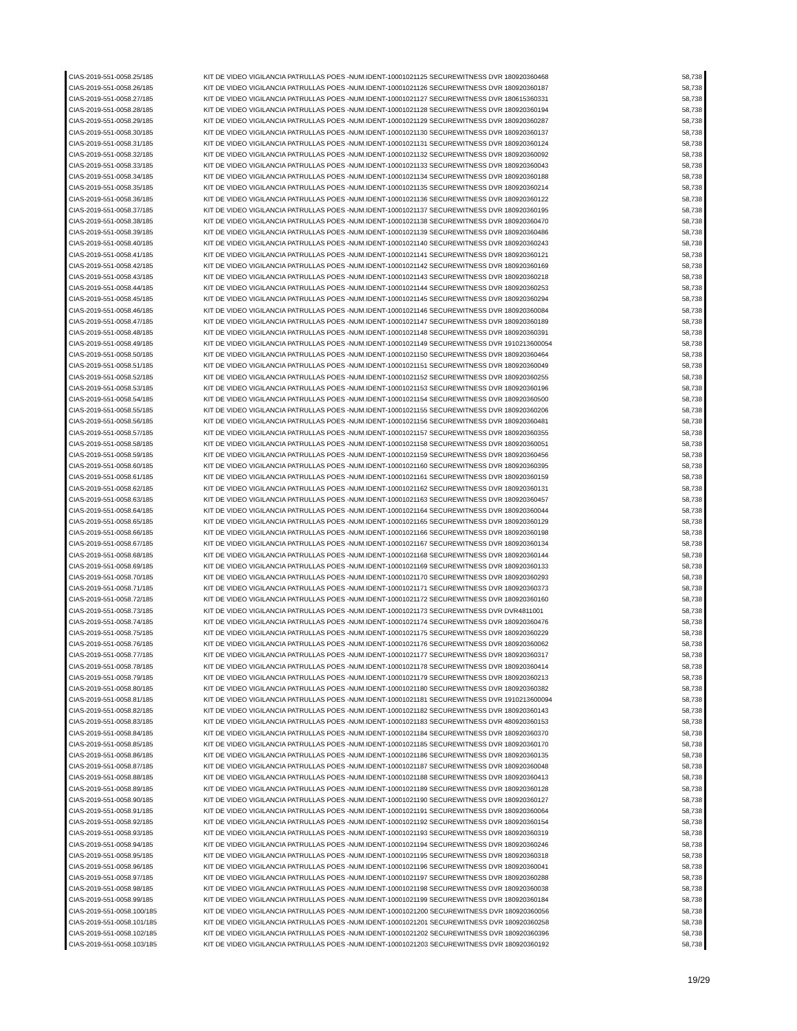| CIAS-2019-551-0058.25/185 | KIT DE VIDEO VIGILANCIA PATRULLAS POES -NUM.IDENT-10001021125 SECUREWITNESS DVR 180920360468 | 58,738 |
| CIAS-2019-551-0058.26/185 | KIT DE VIDEO VIGILANCIA PATRULLAS POES -NUM.IDENT-10001021126 SECUREWITNESS DVR 180920360187 | 58,738 |
| CIAS-2019-551-0058.27/185 | KIT DE VIDEO VIGILANCIA PATRULLAS POES -NUM.IDENT-10001021127 SECUREWITNESS DVR 180615360331 | 58,738 |
| CIAS-2019-551-0058.28/185 | KIT DE VIDEO VIGILANCIA PATRULLAS POES -NUM.IDENT-10001021128 SECUREWITNESS DVR 180920360194 | 58,738 |
| CIAS-2019-551-0058.29/185 | KIT DE VIDEO VIGILANCIA PATRULLAS POES -NUM.IDENT-10001021129 SECUREWITNESS DVR 180920360287 | 58,738 |
| CIAS-2019-551-0058.30/185 | KIT DE VIDEO VIGILANCIA PATRULLAS POES -NUM.IDENT-10001021130 SECUREWITNESS DVR 180920360137 | 58,738 |
| CIAS-2019-551-0058.31/185 | KIT DE VIDEO VIGILANCIA PATRULLAS POES -NUM.IDENT-10001021131 SECUREWITNESS DVR 180920360124 | 58,738 |
| CIAS-2019-551-0058.32/185 | KIT DE VIDEO VIGILANCIA PATRULLAS POES -NUM.IDENT-10001021132 SECUREWITNESS DVR 180920360092 | 58,738 |
| CIAS-2019-551-0058.33/185 | KIT DE VIDEO VIGILANCIA PATRULLAS POES -NUM.IDENT-10001021133 SECUREWITNESS DVR 180920360043 | 58,738 |
| CIAS-2019-551-0058.34/185 | KIT DE VIDEO VIGILANCIA PATRULLAS POES -NUM.IDENT-10001021134 SECUREWITNESS DVR 180920360188 | 58,738 |
| CIAS-2019-551-0058.35/185 | KIT DE VIDEO VIGILANCIA PATRULLAS POES -NUM.IDENT-10001021135 SECUREWITNESS DVR 180920360214 | 58,738 |
| CIAS-2019-551-0058.36/185 | KIT DE VIDEO VIGILANCIA PATRULLAS POES -NUM.IDENT-10001021136 SECUREWITNESS DVR 180920360122 | 58,738 |
| CIAS-2019-551-0058.37/185 | KIT DE VIDEO VIGILANCIA PATRULLAS POES -NUM.IDENT-10001021137 SECUREWITNESS DVR 180920360195 | 58,738 |
| CIAS-2019-551-0058.38/185 | KIT DE VIDEO VIGILANCIA PATRULLAS POES -NUM.IDENT-10001021138 SECUREWITNESS DVR 180920360470 | 58,738 |
| CIAS-2019-551-0058.39/185 | KIT DE VIDEO VIGILANCIA PATRULLAS POES -NUM.IDENT-10001021139 SECUREWITNESS DVR 180920360486 | 58,738 |
| CIAS-2019-551-0058.40/185 | KIT DE VIDEO VIGILANCIA PATRULLAS POES -NUM.IDENT-10001021140 SECUREWITNESS DVR 180920360243 | 58,738 |
| CIAS-2019-551-0058.41/185 | KIT DE VIDEO VIGILANCIA PATRULLAS POES -NUM.IDENT-10001021141 SECUREWITNESS DVR 180920360121 | 58,738 |
| CIAS-2019-551-0058.42/185 | KIT DE VIDEO VIGILANCIA PATRULLAS POES -NUM.IDENT-10001021142 SECUREWITNESS DVR 180920360169 | 58,738 |
| CIAS-2019-551-0058.43/185 | KIT DE VIDEO VIGILANCIA PATRULLAS POES -NUM.IDENT-10001021143 SECUREWITNESS DVR 180920360218 | 58,738 |
| CIAS-2019-551-0058.44/185 | KIT DE VIDEO VIGILANCIA PATRULLAS POES -NUM.IDENT-10001021144 SECUREWITNESS DVR 180920360253 | 58,738 |
| CIAS-2019-551-0058.45/185 | KIT DE VIDEO VIGILANCIA PATRULLAS POES -NUM.IDENT-10001021145 SECUREWITNESS DVR 180920360294 | 58,738 |
| CIAS-2019-551-0058.46/185 | KIT DE VIDEO VIGILANCIA PATRULLAS POES -NUM.IDENT-10001021146 SECUREWITNESS DVR 180920360084 | 58,738 |
| CIAS-2019-551-0058.47/185 | KIT DE VIDEO VIGILANCIA PATRULLAS POES -NUM.IDENT-10001021147 SECUREWITNESS DVR 180920360189 | 58,738 |
| CIAS-2019-551-0058.48/185 | KIT DE VIDEO VIGILANCIA PATRULLAS POES -NUM.IDENT-10001021148 SECUREWITNESS DVR 180920360391 | 58,738 |
| CIAS-2019-551-0058.49/185 | KIT DE VIDEO VIGILANCIA PATRULLAS POES -NUM.IDENT-10001021149 SECUREWITNESS DVR 1910213600054 | 58,738 |
| CIAS-2019-551-0058.50/185 | KIT DE VIDEO VIGILANCIA PATRULLAS POES -NUM.IDENT-10001021150 SECUREWITNESS DVR 180920360464 | 58,738 |
| CIAS-2019-551-0058.51/185 | KIT DE VIDEO VIGILANCIA PATRULLAS POES -NUM.IDENT-10001021151 SECUREWITNESS DVR 180920360049 | 58,738 |
| CIAS-2019-551-0058.52/185 | KIT DE VIDEO VIGILANCIA PATRULLAS POES -NUM.IDENT-10001021152 SECUREWITNESS DVR 180920360255 | 58,738 |
| CIAS-2019-551-0058.53/185 | KIT DE VIDEO VIGILANCIA PATRULLAS POES -NUM.IDENT-10001021153 SECUREWITNESS DVR 180920360196 | 58,738 |
| CIAS-2019-551-0058.54/185 | KIT DE VIDEO VIGILANCIA PATRULLAS POES -NUM.IDENT-10001021154 SECUREWITNESS DVR 180920360500 | 58,738 |
| CIAS-2019-551-0058.55/185 | KIT DE VIDEO VIGILANCIA PATRULLAS POES -NUM.IDENT-10001021155 SECUREWITNESS DVR 180920360206 | 58,738 |
| CIAS-2019-551-0058.56/185 | KIT DE VIDEO VIGILANCIA PATRULLAS POES -NUM.IDENT-10001021156 SECUREWITNESS DVR 180920360481 | 58,738 |
| CIAS-2019-551-0058.57/185 | KIT DE VIDEO VIGILANCIA PATRULLAS POES -NUM.IDENT-10001021157 SECUREWITNESS DVR 180920360355 | 58,738 |
| CIAS-2019-551-0058.58/185 | KIT DE VIDEO VIGILANCIA PATRULLAS POES -NUM.IDENT-10001021158 SECUREWITNESS DVR 180920360051 | 58,738 |
| CIAS-2019-551-0058.59/185 | KIT DE VIDEO VIGILANCIA PATRULLAS POES -NUM.IDENT-10001021159 SECUREWITNESS DVR 180920360456 | 58,738 |
| CIAS-2019-551-0058.60/185 | KIT DE VIDEO VIGILANCIA PATRULLAS POES -NUM.IDENT-10001021160 SECUREWITNESS DVR 180920360395 | 58,738 |
| CIAS-2019-551-0058.61/185 | KIT DE VIDEO VIGILANCIA PATRULLAS POES -NUM.IDENT-10001021161 SECUREWITNESS DVR 180920360159 | 58,738 |
| CIAS-2019-551-0058.62/185 | KIT DE VIDEO VIGILANCIA PATRULLAS POES -NUM.IDENT-10001021162 SECUREWITNESS DVR 180920360131 | 58,738 |
| CIAS-2019-551-0058.63/185 | KIT DE VIDEO VIGILANCIA PATRULLAS POES -NUM.IDENT-10001021163 SECUREWITNESS DVR 180920360457 | 58,738 |
| CIAS-2019-551-0058.64/185 | KIT DE VIDEO VIGILANCIA PATRULLAS POES -NUM.IDENT-10001021164 SECUREWITNESS DVR 180920360044 | 58,738 |
| CIAS-2019-551-0058.65/185 | KIT DE VIDEO VIGILANCIA PATRULLAS POES -NUM.IDENT-10001021165 SECUREWITNESS DVR 180920360129 | 58,738 |
| CIAS-2019-551-0058.66/185 | KIT DE VIDEO VIGILANCIA PATRULLAS POES -NUM.IDENT-10001021166 SECUREWITNESS DVR 180920360198 | 58,738 |
| CIAS-2019-551-0058.67/185 | KIT DE VIDEO VIGILANCIA PATRULLAS POES -NUM.IDENT-10001021167 SECUREWITNESS DVR 180920360134 | 58,738 |
| CIAS-2019-551-0058.68/185 | KIT DE VIDEO VIGILANCIA PATRULLAS POES -NUM.IDENT-10001021168 SECUREWITNESS DVR 180920360144 | 58,738 |
| CIAS-2019-551-0058.69/185 | KIT DE VIDEO VIGILANCIA PATRULLAS POES -NUM.IDENT-10001021169 SECUREWITNESS DVR 180920360133 | 58,738 |
| CIAS-2019-551-0058.70/185 | KIT DE VIDEO VIGILANCIA PATRULLAS POES -NUM.IDENT-10001021170 SECUREWITNESS DVR 180920360293 | 58,738 |
| CIAS-2019-551-0058.71/185 | KIT DE VIDEO VIGILANCIA PATRULLAS POES -NUM.IDENT-10001021171 SECUREWITNESS DVR 180920360373 | 58,738 |
| CIAS-2019-551-0058.72/185 | KIT DE VIDEO VIGILANCIA PATRULLAS POES -NUM.IDENT-10001021172 SECUREWITNESS DVR 180920360160 | 58,738 |
| CIAS-2019-551-0058.73/185 | KIT DE VIDEO VIGILANCIA PATRULLAS POES -NUM.IDENT-10001021173 SECUREWITNESS DVR DVR4811001 | 58,738 |
| CIAS-2019-551-0058.74/185 | KIT DE VIDEO VIGILANCIA PATRULLAS POES -NUM.IDENT-10001021174 SECUREWITNESS DVR 180920360476 | 58,738 |
| CIAS-2019-551-0058.75/185 | KIT DE VIDEO VIGILANCIA PATRULLAS POES -NUM.IDENT-10001021175 SECUREWITNESS DVR 180920360229 | 58,738 |
| CIAS-2019-551-0058.76/185 | KIT DE VIDEO VIGILANCIA PATRULLAS POES -NUM.IDENT-10001021176 SECUREWITNESS DVR 180920360062 | 58,738 |
| CIAS-2019-551-0058.77/185 | KIT DE VIDEO VIGILANCIA PATRULLAS POES -NUM.IDENT-10001021177 SECUREWITNESS DVR 180920360317 | 58,738 |
| CIAS-2019-551-0058.78/185 | KIT DE VIDEO VIGILANCIA PATRULLAS POES -NUM.IDENT-10001021178 SECUREWITNESS DVR 180920360414 | 58,738 |
| CIAS-2019-551-0058.79/185 | KIT DE VIDEO VIGILANCIA PATRULLAS POES -NUM.IDENT-10001021179 SECUREWITNESS DVR 180920360213 | 58,738 |
| CIAS-2019-551-0058.80/185 | KIT DE VIDEO VIGILANCIA PATRULLAS POES -NUM.IDENT-10001021180 SECUREWITNESS DVR 180920360382 | 58,738 |
| CIAS-2019-551-0058.81/185 | KIT DE VIDEO VIGILANCIA PATRULLAS POES -NUM.IDENT-10001021181 SECUREWITNESS DVR 1910213600094 | 58,738 |
| CIAS-2019-551-0058.82/185 | KIT DE VIDEO VIGILANCIA PATRULLAS POES -NUM.IDENT-10001021182 SECUREWITNESS DVR 180920360143 | 58,738 |
| CIAS-2019-551-0058.83/185 | KIT DE VIDEO VIGILANCIA PATRULLAS POES -NUM.IDENT-10001021183 SECUREWITNESS DVR 480920360153 | 58,738 |
| CIAS-2019-551-0058.84/185 | KIT DE VIDEO VIGILANCIA PATRULLAS POES -NUM.IDENT-10001021184 SECUREWITNESS DVR 180920360370 | 58,738 |
| CIAS-2019-551-0058.85/185 | KIT DE VIDEO VIGILANCIA PATRULLAS POES -NUM.IDENT-10001021185 SECUREWITNESS DVR 180920360170 | 58,738 |
| CIAS-2019-551-0058.86/185 | KIT DE VIDEO VIGILANCIA PATRULLAS POES -NUM.IDENT-10001021186 SECUREWITNESS DVR 180920360135 | 58,738 |
| CIAS-2019-551-0058.87/185 | KIT DE VIDEO VIGILANCIA PATRULLAS POES -NUM.IDENT-10001021187 SECUREWITNESS DVR 180920360048 | 58,738 |
| CIAS-2019-551-0058.88/185 | KIT DE VIDEO VIGILANCIA PATRULLAS POES -NUM.IDENT-10001021188 SECUREWITNESS DVR 180920360413 | 58,738 |
| CIAS-2019-551-0058.89/185 | KIT DE VIDEO VIGILANCIA PATRULLAS POES -NUM.IDENT-10001021189 SECUREWITNESS DVR 180920360128 | 58,738 |
| CIAS-2019-551-0058.90/185 | KIT DE VIDEO VIGILANCIA PATRULLAS POES -NUM.IDENT-10001021190 SECUREWITNESS DVR 180920360127 | 58,738 |
| CIAS-2019-551-0058.91/185 | KIT DE VIDEO VIGILANCIA PATRULLAS POES -NUM.IDENT-10001021191 SECUREWITNESS DVR 180920360064 | 58,738 |
| CIAS-2019-551-0058.92/185 | KIT DE VIDEO VIGILANCIA PATRULLAS POES -NUM.IDENT-10001021192 SECUREWITNESS DVR 180920360154 | 58,738 |
| CIAS-2019-551-0058.93/185 | KIT DE VIDEO VIGILANCIA PATRULLAS POES -NUM.IDENT-10001021193 SECUREWITNESS DVR 180920360319 | 58,738 |
| CIAS-2019-551-0058.94/185 | KIT DE VIDEO VIGILANCIA PATRULLAS POES -NUM.IDENT-10001021194 SECUREWITNESS DVR 180920360246 | 58,738 |
| CIAS-2019-551-0058.95/185 | KIT DE VIDEO VIGILANCIA PATRULLAS POES -NUM.IDENT-10001021195 SECUREWITNESS DVR 180920360318 | 58,738 |
| CIAS-2019-551-0058.96/185 | KIT DE VIDEO VIGILANCIA PATRULLAS POES -NUM.IDENT-10001021196 SECUREWITNESS DVR 180920360041 | 58,738 |
| CIAS-2019-551-0058.97/185 | KIT DE VIDEO VIGILANCIA PATRULLAS POES -NUM.IDENT-10001021197 SECUREWITNESS DVR 180920360288 | 58,738 |
| CIAS-2019-551-0058.98/185 | KIT DE VIDEO VIGILANCIA PATRULLAS POES -NUM.IDENT-10001021198 SECUREWITNESS DVR 180920360038 | 58,738 |
| CIAS-2019-551-0058.99/185 | KIT DE VIDEO VIGILANCIA PATRULLAS POES -NUM.IDENT-10001021199 SECUREWITNESS DVR 180920360184 | 58,738 |
| CIAS-2019-551-0058.100/185 | KIT DE VIDEO VIGILANCIA PATRULLAS POES -NUM.IDENT-10001021200 SECUREWITNESS DVR 180920360056 | 58,738 |
| CIAS-2019-551-0058.101/185 | KIT DE VIDEO VIGILANCIA PATRULLAS POES -NUM.IDENT-10001021201 SECUREWITNESS DVR 180920360258 | 58,738 |
| CIAS-2019-551-0058.102/185 | KIT DE VIDEO VIGILANCIA PATRULLAS POES -NUM.IDENT-10001021202 SECUREWITNESS DVR 180920360396 | 58,738 |
| CIAS-2019-551-0058.103/185 | KIT DE VIDEO VIGILANCIA PATRULLAS POES -NUM.IDENT-10001021203 SECUREWITNESS DVR 180920360192 | 58,738 |
19/29